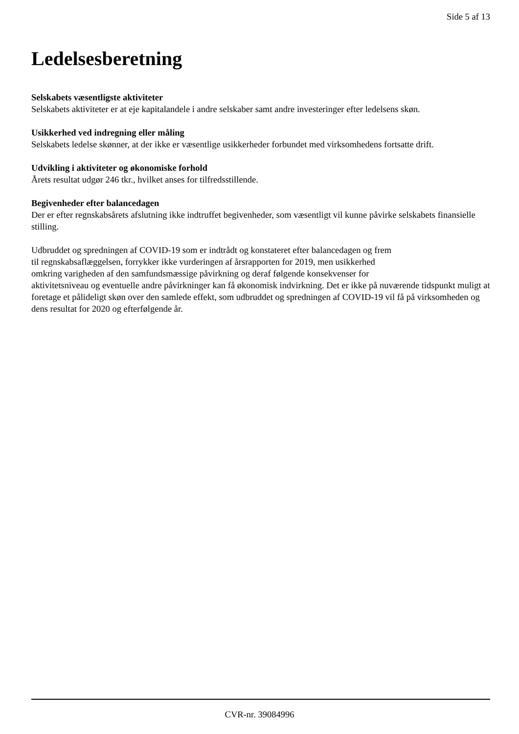Side 5 af 13
Ledelsesberetning
Selskabets væsentligste aktiviteter
Selskabets aktiviteter er at eje kapitalandele i andre selskaber samt andre investeringer efter ledelsens skøn.
Usikkerhed ved indregning eller måling
Selskabets ledelse skønner, at der ikke er væsentlige usikkerheder forbundet med virksomhedens fortsatte drift.
Udvikling i aktiviteter og økonomiske forhold
Årets resultat udgør 246 tkr., hvilket anses for tilfredsstillende.
Begivenheder efter balancedagen
Der er efter regnskabsårets afslutning ikke indtruffet begivenheder, som væsentligt vil kunne påvirke selskabets finansielle stilling.
Udbruddet og spredningen af COVID-19 som er indtrådt og konstateret efter balancedagen og frem
til regnskabsaflæggelsen, forrykker ikke vurderingen af årsrapporten for 2019, men usikkerhed
omkring varigheden af den samfundsmæssige påvirkning og deraf følgende konsekvenser for
aktivitetsniveau og eventuelle andre påvirkninger kan få økonomisk indvirkning. Det er ikke på nuværende tidspunkt muligt at foretage et pålideligt skøn over den samlede effekt, som udbruddet og spredningen af COVID-19 vil få på virksomheden og dens resultat for 2020 og efterfølgende år.
CVR-nr. 39084996